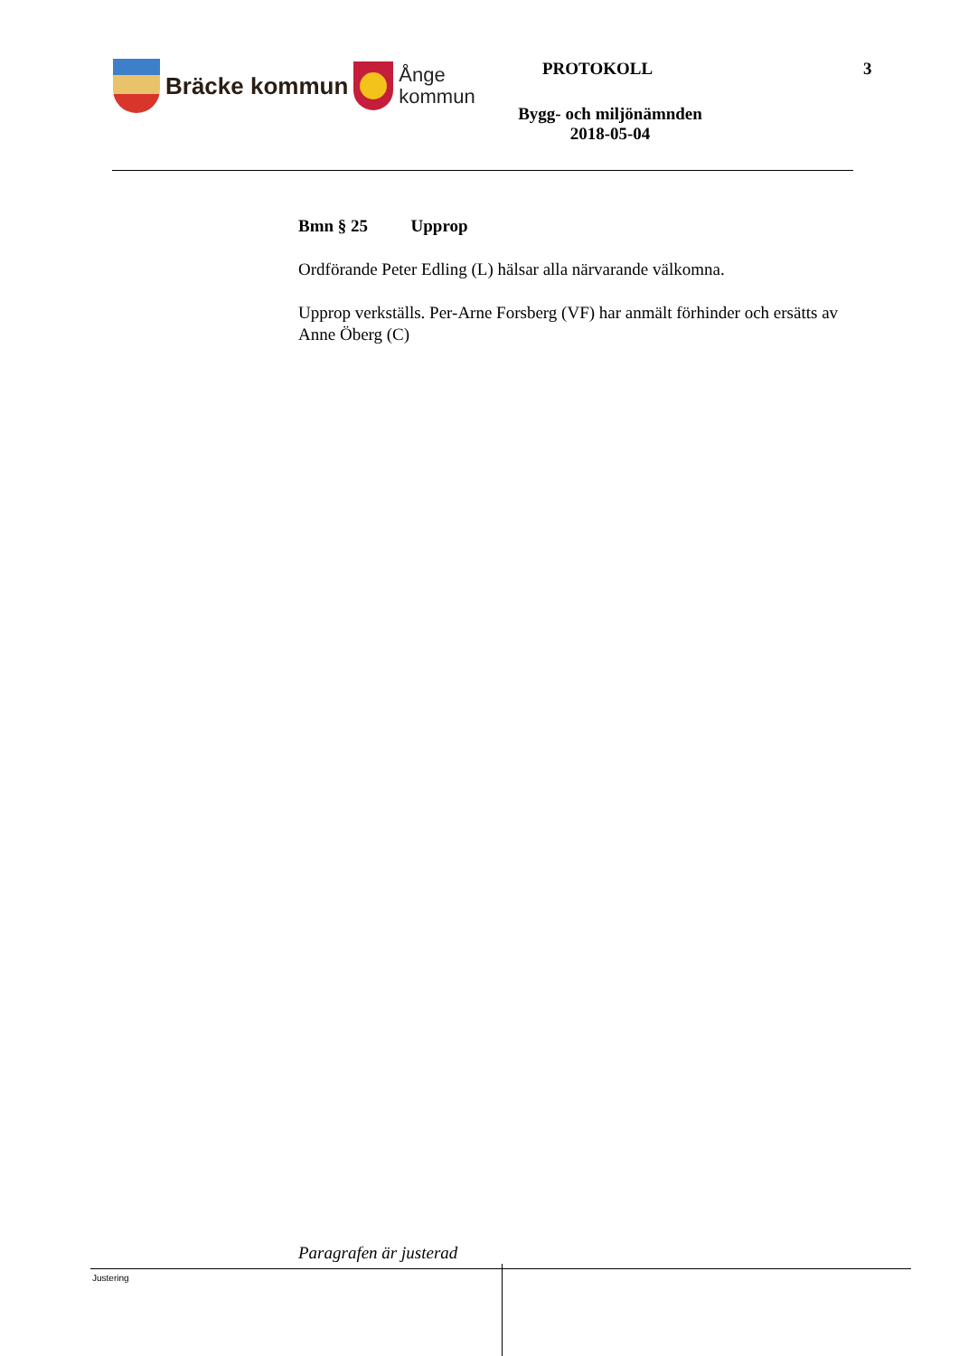Bräcke kommun
Ånge
kommun
PROTOKOLL 3
Bygg- och miljönämnden
2018-05-04
Bmn § 25 Upprop
Ordförande Peter Edling (L) hälsar alla närvarande välkomna.
Upprop verkställs. Per-Arne Forsberg (VF) har anmält förhinder och ersätts av Anne Öberg (C)
Paragrafen är justerad
Justering